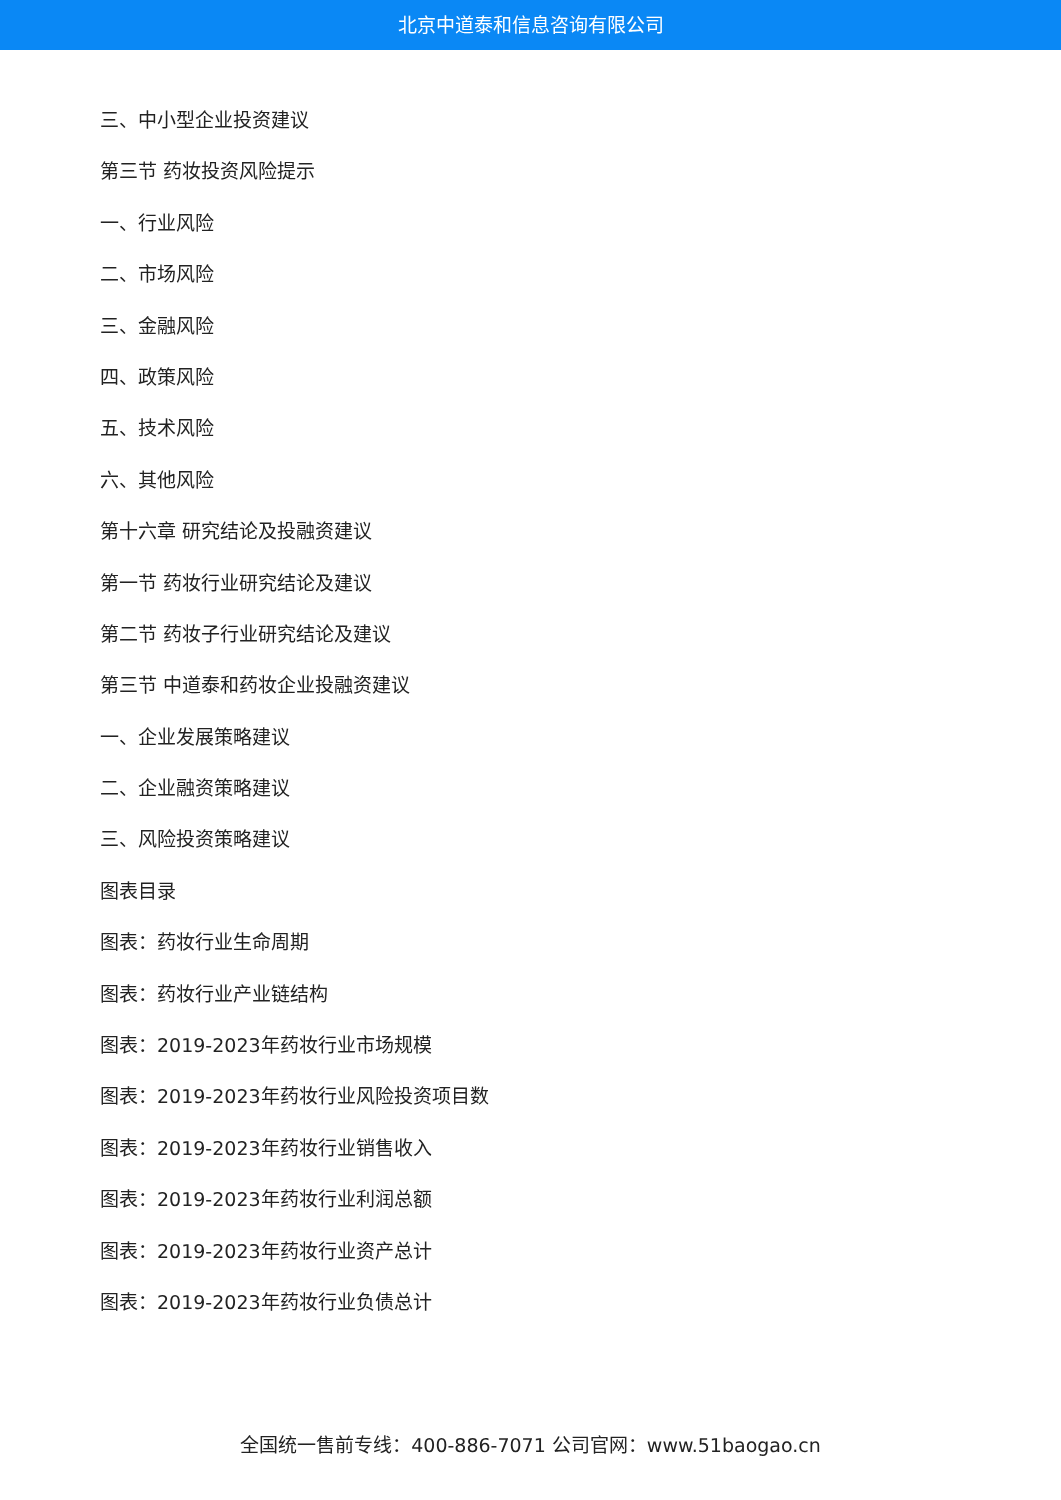北京中道泰和信息咨询有限公司
三、中小型企业投资建议
第三节 药妆投资风险提示
一、行业风险
二、市场风险
三、金融风险
四、政策风险
五、技术风险
六、其他风险
第十六章 研究结论及投融资建议
第一节 药妆行业研究结论及建议
第二节 药妆子行业研究结论及建议
第三节 中道泰和药妆企业投融资建议
一、企业发展策略建议
二、企业融资策略建议
三、风险投资策略建议
图表目录
图表：药妆行业生命周期
图表：药妆行业产业链结构
图表：2019-2023年药妆行业市场规模
图表：2019-2023年药妆行业风险投资项目数
图表：2019-2023年药妆行业销售收入
图表：2019-2023年药妆行业利润总额
图表：2019-2023年药妆行业资产总计
图表：2019-2023年药妆行业负债总计
全国统一售前专线：400-886-7071 公司官网：www.51baogao.cn